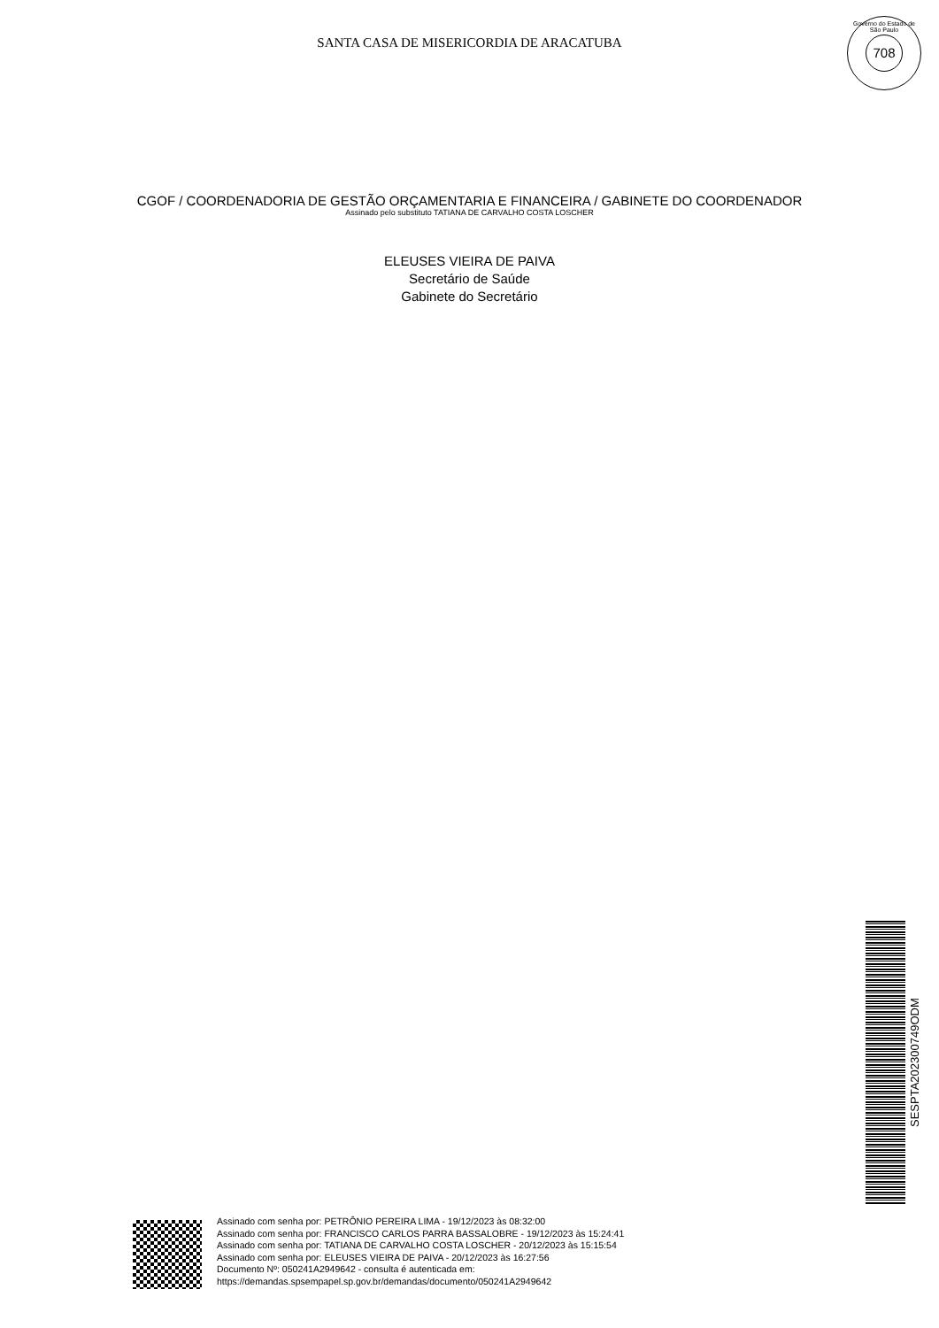SANTA CASA DE MISERICORDIA DE ARACATUBA
Governo do Estado de São Paulo
708
CGOF / COORDENADORIA DE GESTÃO ORÇAMENTARIA E FINANCEIRA / GABINETE DO COORDENADOR
Assinado pelo substituto TATIANA DE CARVALHO COSTA LOSCHER
ELEUSES VIEIRA DE PAIVA
Secretário de Saúde
Gabinete do Secretário
SESPTA202300749ODM
Assinado com senha por: PETRÔNIO PEREIRA LIMA - 19/12/2023 às 08:32:00
Assinado com senha por: FRANCISCO CARLOS PARRA BASSALOBRE - 19/12/2023 às 15:24:41
Assinado com senha por: TATIANA DE CARVALHO COSTA LOSCHER - 20/12/2023 às 15:15:54
Assinado com senha por: ELEUSES VIEIRA DE PAIVA - 20/12/2023 às 16:27:56
Documento Nº: 050241A2949642 - consulta é autenticada em:
https://demandas.spsempapel.sp.gov.br/demandas/documento/050241A2949642